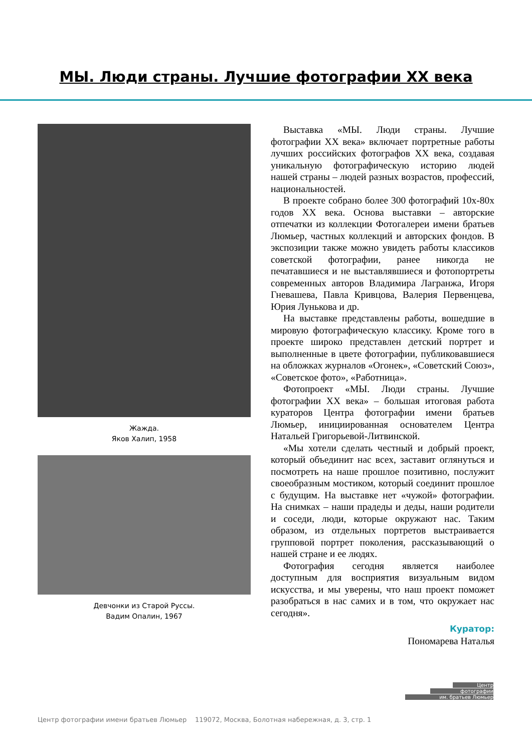МЫ. Люди страны. Лучшие фотографии XX века
Жажда.
Яков Халип, 1958
Девчонки из Старой Руссы.
Вадим Опалин, 1967
Выставка «МЫ. Люди страны. Лучшие фотографии XX века» включает портретные работы лучших российских фотографов XX века, создавая уникальную фотографическую историю людей нашей страны – людей разных возрастов, профессий, национальностей.
В проекте собрано более 300 фотографий 10х-80х годов XX века. Основа выставки – авторские отпечатки из коллекции Фотогалереи имени братьев Люмьер, частных коллекций и авторских фондов. В экспозиции также можно увидеть работы классиков советской фотографии, ранее никогда не печатавшиеся и не выставлявшиеся и фотопортреты современных авторов Владимира Лагранжа, Игоря Гневашева, Павла Кривцова, Валерия Первенцева, Юрия Лунькова и др.
На выставке представлены работы, вошедшие в мировую фотографическую классику. Кроме того в проекте широко представлен детский портрет и выполненные в цвете фотографии, публиковавшиеся на обложках журналов «Огонек», «Советский Союз», «Советское фото», «Работница».
Фотопроект «МЫ. Люди страны. Лучшие фотографии XX века» – большая итоговая работа кураторов Центра фотографии имени братьев Люмьер, инициированная основателем Центра Натальей Григорьевой-Литвинской.
«Мы хотели сделать честный и добрый проект, который объединит нас всех, заставит оглянуться и посмотреть на наше прошлое позитивно, послужит своеобразным мостиком, который соединит прошлое с будущим. На выставке нет «чужой» фотографии. На снимках – наши прадеды и деды, наши родители и соседи, люди, которые окружают нас. Таким образом, из отдельных портретов выстраивается групповой портрет поколения, рассказывающий о нашей стране и ее людях.
Фотография сегодня является наиболее доступным для восприятия визуальным видом искусства, и мы уверены, что наш проект поможет разобраться в нас самих и в том, что окружает нас сегодня».
Куратор:
Пономарева Наталья
Центр фотографии имени братьев Люмьер 119072, Москва, Болотная набережная, д. 3, стр. 1
Центр
фотографии
им. братьев Люмьер